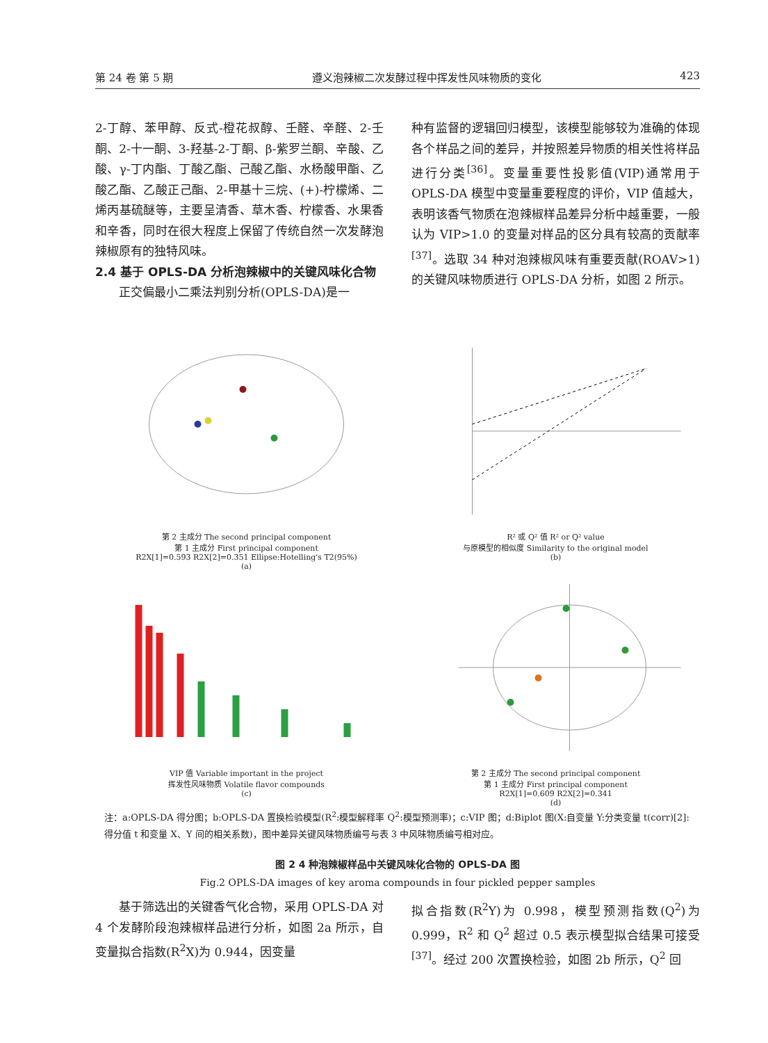第 24 卷 第 5 期 遵义泡辣椒二次发酵过程中挥发性风味物质的变化 423
2-丁醇、苯甲醇、反式-橙花叔醇、壬醛、辛醛、2-壬酮、2-十一酮、3-羟基-2-丁酮、β-紫罗兰酮、辛酸、乙酸、γ-丁内酯、丁酸乙酯、己酸乙酯、水杨酸甲酯、乙酸乙酯、乙酸正己酯、2-甲基十三烷、(+)-柠檬烯、二烯丙基硫醚等，主要呈清香、草木香、柠檬香、水果香和辛香，同时在很大程度上保留了传统自然一次发酵泡辣椒原有的独特风味。
2.4 基于 OPLS-DA 分析泡辣椒中的关键风味化合物
  正交偏最小二乘法判别分析(OPLS-DA)是一
种有监督的逻辑回归模型，该模型能够较为准确的体现各个样品之间的差异，并按照差异物质的相关性将样品进行分类<sup>[36]</sup>。变量重要性投影值(VIP)通常用于 OPLS-DA 模型中变量重要程度的评价，VIP 值越大，表明该香气物质在泡辣椒样品差异分析中越重要，一般认为 VIP>1.0 的变量对样品的区分具有较高的贡献率<sup>[37]</sup>。选取 34 种对泡辣椒风味有重要贡献(ROAV>1)的关键风味物质进行 OPLS-DA 分析，如图 2 所示。
第 2 主成分 The second principal component
第 1 主成分 First principal component
R2X[1]=0.593 R2X[2]=0.351 Ellipse:Hotelling's T2(95%)
(a)
R² 或 Q² 值 R² or Q² value
与原模型的相似度 Similarity to the original model
(b)
VIP 值 Variable important in the project
挥发性风味物质 Volatile flavor compounds
(c)
第 2 主成分 The second principal component
第 1 主成分 First principal component
R2X[1]=0.609 R2X[2]=0.341
(d)
注：a:OPLS-DA 得分图；b:OPLS-DA 置换检验模型(R<sup>2</sup>:模型解释率 Q<sup>2</sup>:模型预测率)；c:VIP 图；d:Biplot 图(X:自变量 Y:分类变量 t(corr)[2]:得分值 t 和变量 X、Y 间的相关系数)，图中差异关键风味物质编号与表 3 中风味物质编号相对应。
图 2 4 种泡辣椒样品中关键风味化合物的 OPLS-DA 图
Fig.2 OPLS-DA images of key aroma compounds in four pickled pepper samples
  基于筛选出的关键香气化合物，采用 OPLS-DA 对 4 个发酵阶段泡辣椒样品进行分析，如图 2a 所示，自变量拟合指数(R<sup>2</sup>X)为 0.944，因变量
拟合指数(R<sup>2</sup>Y)为 0.998，模型预测指数(Q<sup>2</sup>)为 0.999，R<sup>2</sup> 和 Q<sup>2</sup> 超过 0.5 表示模型拟合结果可接受<sup>[37]</sup>。经过 200 次置换检验，如图 2b 所示，Q<sup>2</sup> 回